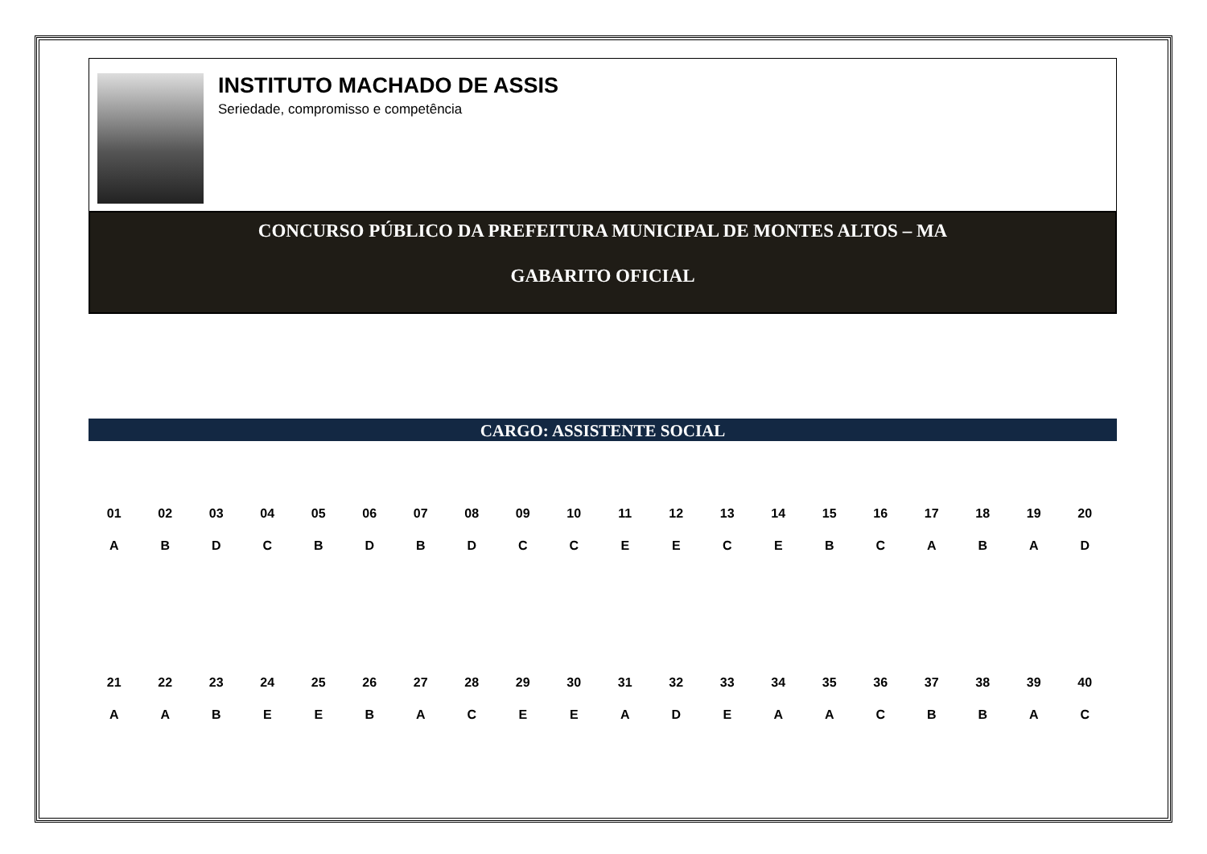INSTITUTO MACHADO DE ASSIS
Seriedade, compromisso e competência
CONCURSO PÚBLICO DA PREFEITURA MUNICIPAL DE MONTES ALTOS – MA
GABARITO OFICIAL
CARGO: ASSISTENTE SOCIAL
| 01 | 02 | 03 | 04 | 05 | 06 | 07 | 08 | 09 | 10 | 11 | 12 | 13 | 14 | 15 | 16 | 17 | 18 | 19 | 20 |
| --- | --- | --- | --- | --- | --- | --- | --- | --- | --- | --- | --- | --- | --- | --- | --- | --- | --- | --- | --- |
| A | B | D | C | B | D | B | D | C | C | E | E | C | E | B | C | A | B | A | D |
| 21 | 22 | 23 | 24 | 25 | 26 | 27 | 28 | 29 | 30 | 31 | 32 | 33 | 34 | 35 | 36 | 37 | 38 | 39 | 40 |
| A | A | B | E | E | B | A | C | E | E | A | D | E | A | A | C | B | B | A | C |